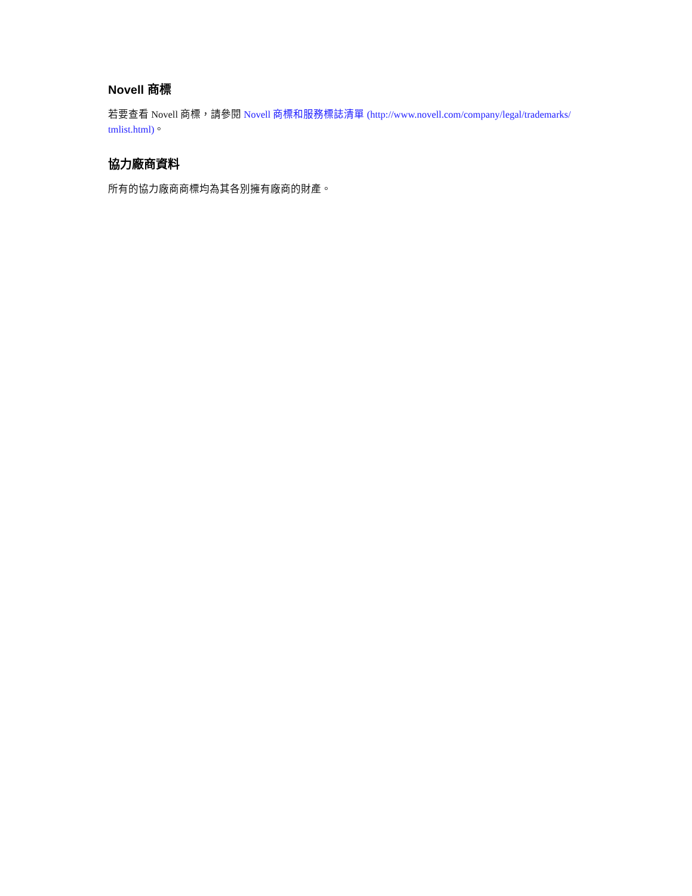Novell 商標
若要查看 Novell 商標，請參閱 Novell 商標和服務標誌清單 (http://www.novell.com/company/legal/trademarks/ tmlist.html)。
協力廠商資料
所有的協力廠商商標均為其各別擁有廠商的財產。